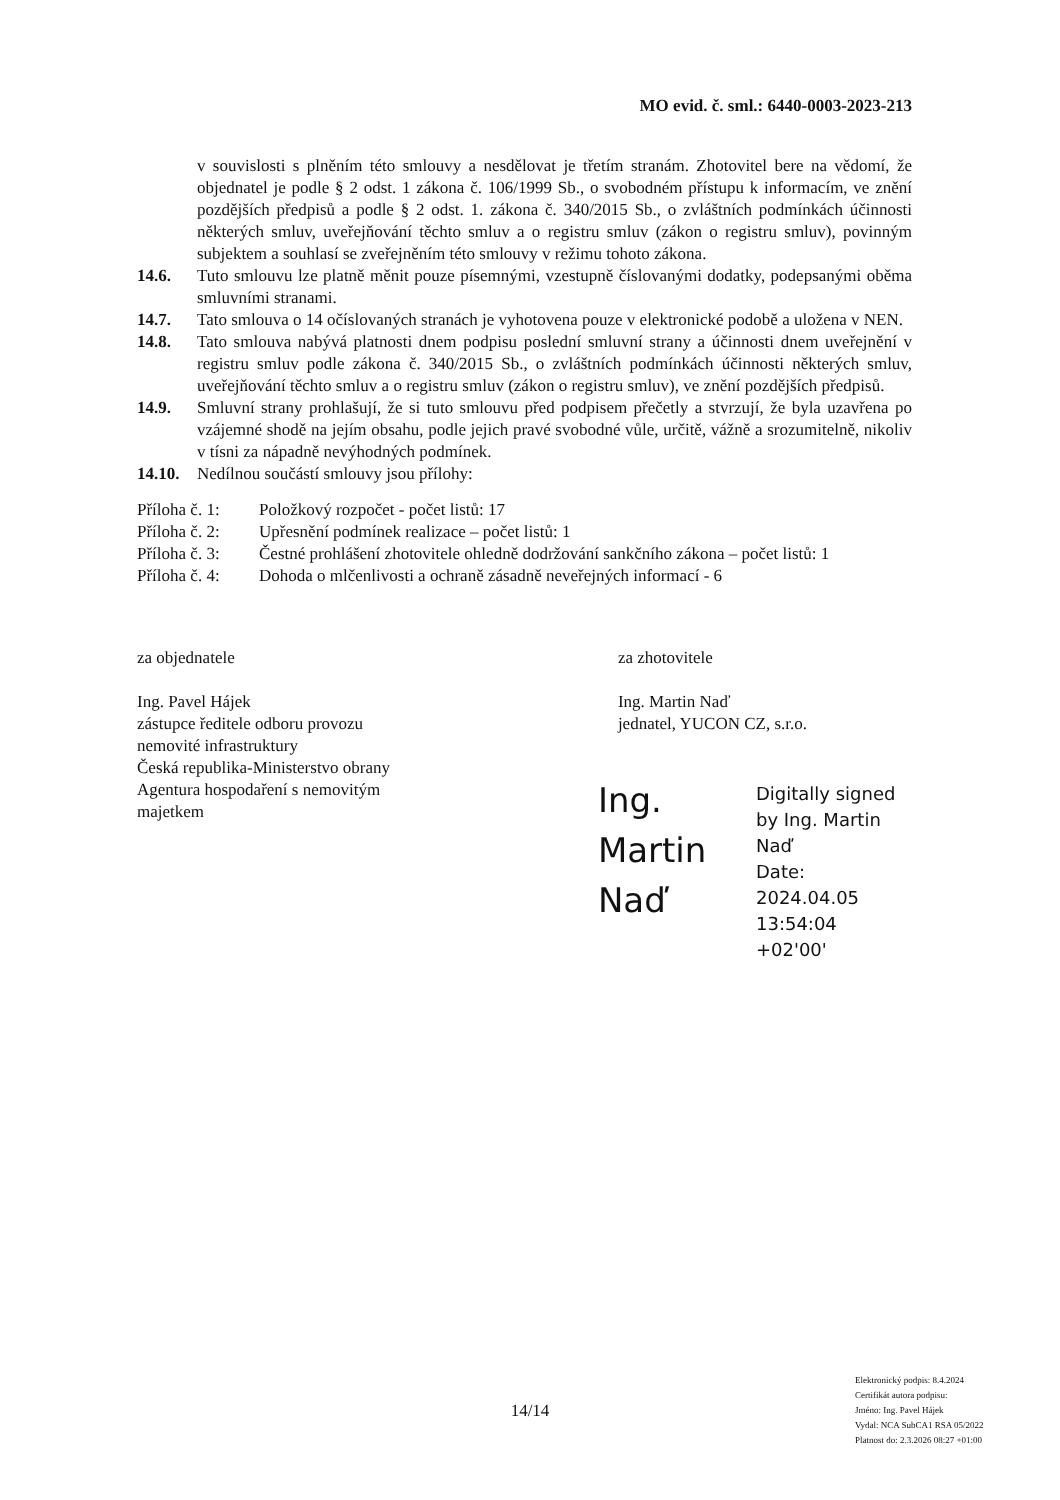MO evid. č. sml.: 6440-0003-2023-213
v souvislosti s plněním této smlouvy a nesdělovat je třetím stranám. Zhotovitel bere na vědomí, že objednatel je podle § 2 odst. 1 zákona č. 106/1999 Sb., o svobodném přístupu k informacím, ve znění pozdějších předpisů a podle § 2 odst. 1. zákona č. 340/2015 Sb., o zvláštních podmínkách účinnosti některých smluv, uveřejňování těchto smluv a o registru smluv (zákon o registru smluv), povinným subjektem a souhlasí se zveřejněním této smlouvy v režimu tohoto zákona.
14.6. Tuto smlouvu lze platně měnit pouze písemnými, vzestupně číslovanými dodatky, podepsanými oběma smluvními stranami.
14.7. Tato smlouva o 14 očíslovaných stranách je vyhotovena pouze v elektronické podobě a uložena v NEN.
14.8. Tato smlouva nabývá platnosti dnem podpisu poslední smluvní strany a účinnosti dnem uveřejnění v registru smluv podle zákona č. 340/2015 Sb., o zvláštních podmínkách účinnosti některých smluv, uveřejňování těchto smluv a o registru smluv (zákon o registru smluv), ve znění pozdějších předpisů.
14.9. Smluvní strany prohlašují, že si tuto smlouvu před podpisem přečetly a stvrzují, že byla uzavřena po vzájemné shodě na jejím obsahu, podle jejich pravé svobodné vůle, určitě, vážně a srozumitelně, nikoliv v tísni za nápadně nevýhodných podmínek.
14.10. Nedílnou součástí smlouvy jsou přílohy:
Příloha č. 1: Položkový rozpočet - počet listů: 17
Příloha č. 2: Upřesnění podmínek realizace – počet listů: 1
Příloha č. 3: Čestné prohlášení zhotovitele ohledně dodržování sankčního zákona – počet listů: 1
Příloha č. 4: Dohoda o mlčenlivosti a ochraně zásadně neveřejných informací - 6
za objednatele
Ing. Pavel Hájek
zástupce ředitele odboru provozu
nemovité infrastruktury
Česká republika-Ministerstvo obrany
Agentura hospodaření s nemovitým
majetkem
za zhotovitele
Ing. Martin Naď
jednatel, YUCON CZ, s.r.o.
Ing.
Martin
Naď
Digitally signed
by Ing. Martin
Naď
Date: 2024.04.05
13:54:04 +02'00'
14/14
Elektronický podpis: 8.4.2024
Certifikát autora podpisu:
Jméno: Ing. Pavel Hájek
Vydal: NCA SubCA1 RSA 05/2022
Platnost do: 2.3.2026 08:27 +01:00